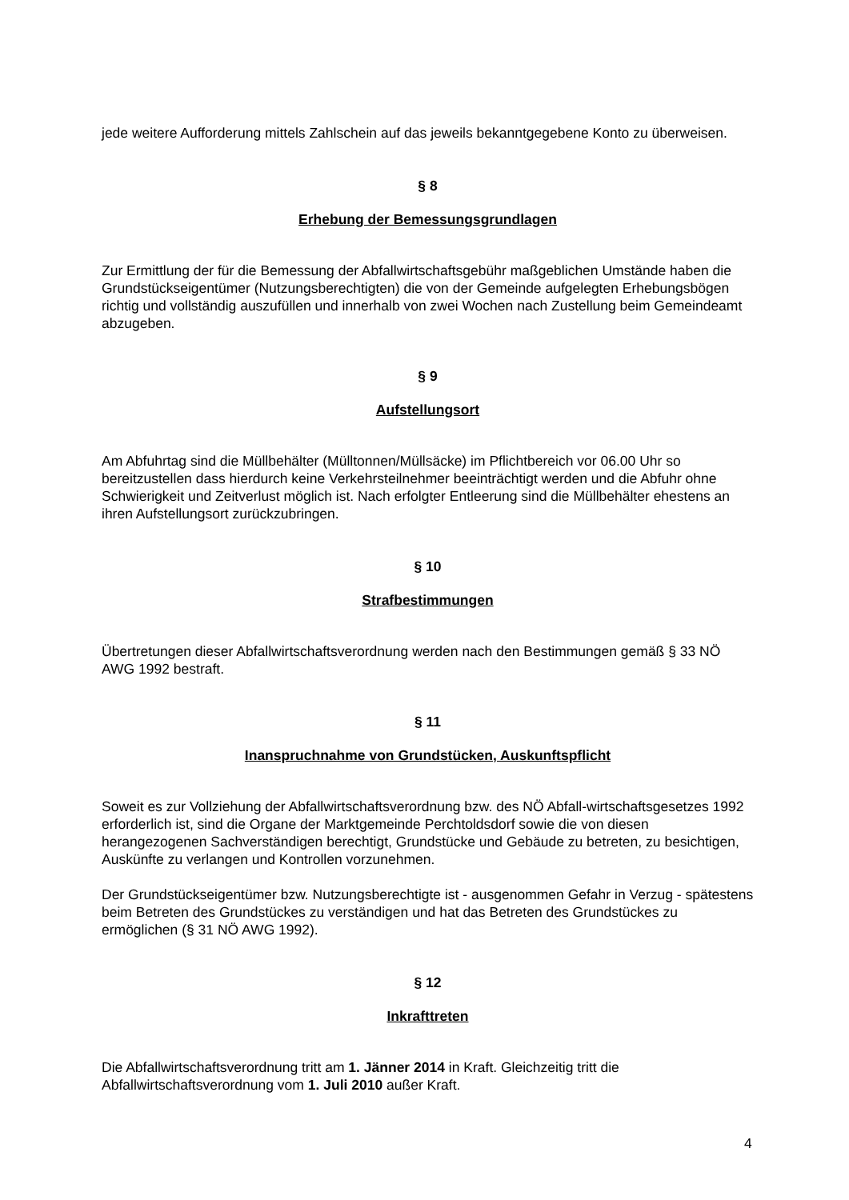jede weitere Aufforderung mittels Zahlschein auf das jeweils bekanntgegebene Konto zu überweisen.
§ 8
Erhebung der Bemessungsgrundlagen
Zur Ermittlung der für die Bemessung der Abfallwirtschaftsgebühr maßgeblichen Umstände haben die Grundstückseigentümer (Nutzungsberechtigten) die von der Gemeinde aufgelegten Erhebungsbögen richtig und vollständig auszufüllen und innerhalb von zwei Wochen nach Zustellung beim Gemeindeamt abzugeben.
§ 9
Aufstellungsort
Am Abfuhrtag sind die Müllbehälter (Mülltonnen/Müllsäcke) im Pflichtbereich vor 06.00 Uhr so bereitzustellen dass hierdurch keine Verkehrsteilnehmer beeinträchtigt werden und die Abfuhr ohne Schwierigkeit und Zeitverlust möglich ist. Nach erfolgter Entleerung sind die Müllbehälter ehestens an ihren Aufstellungsort zurückzubringen.
§ 10
Strafbestimmungen
Übertretungen dieser Abfallwirtschaftsverordnung werden nach den Bestimmungen gemäß § 33 NÖ AWG 1992 bestraft.
§ 11
Inanspruchnahme von Grundstücken, Auskunftspflicht
Soweit es zur Vollziehung der Abfallwirtschaftsverordnung bzw. des NÖ Abfall-wirtschaftsgesetzes 1992 erforderlich ist, sind die Organe der Marktgemeinde Perchtoldsdorf sowie die von diesen herangezogenen Sachverständigen berechtigt, Grundstücke und Gebäude zu betreten, zu besichtigen, Auskünfte zu verlangen und Kontrollen vorzunehmen.
Der Grundstückseigentümer bzw. Nutzungsberechtigte ist - ausgenommen Gefahr in Verzug - spätestens beim Betreten des Grundstückes zu verständigen und hat das Betreten des Grundstückes zu ermöglichen (§ 31 NÖ AWG 1992).
§ 12
Inkrafttreten
Die Abfallwirtschaftsverordnung tritt am 1. Jänner 2014 in Kraft. Gleichzeitig tritt die Abfallwirtschaftsverordnung vom 1. Juli 2010 außer Kraft.
4